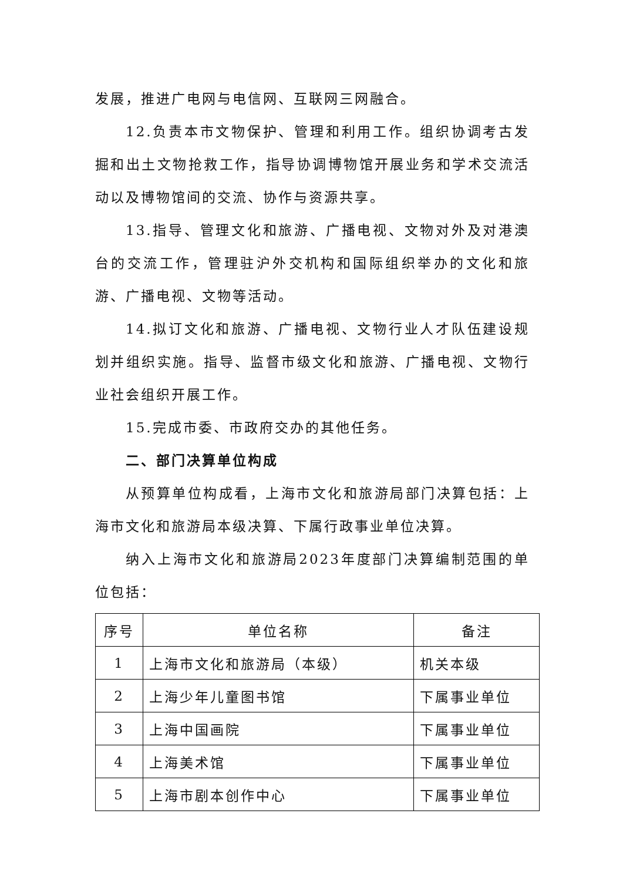发展，推进广电网与电信网、互联网三网融合。
12.负责本市文物保护、管理和利用工作。组织协调考古发掘和出土文物抢救工作，指导协调博物馆开展业务和学术交流活动以及博物馆间的交流、协作与资源共享。
13.指导、管理文化和旅游、广播电视、文物对外及对港澳台的交流工作，管理驻沪外交机构和国际组织举办的文化和旅游、广播电视、文物等活动。
14.拟订文化和旅游、广播电视、文物行业人才队伍建设规划并组织实施。指导、监督市级文化和旅游、广播电视、文物行业社会组织开展工作。
15.完成市委、市政府交办的其他任务。
二、部门决算单位构成
从预算单位构成看，上海市文化和旅游局部门决算包括：上海市文化和旅游局本级决算、下属行政事业单位决算。
纳入上海市文化和旅游局2023年度部门决算编制范围的单位包括：
| 序号 | 单位名称 | 备注 |
| 1 | 上海市文化和旅游局（本级） | 机关本级 |
| 2 | 上海少年儿童图书馆 | 下属事业单位 |
| 3 | 上海中国画院 | 下属事业单位 |
| 4 | 上海美术馆 | 下属事业单位 |
| 5 | 上海市剧本创作中心 | 下属事业单位 |